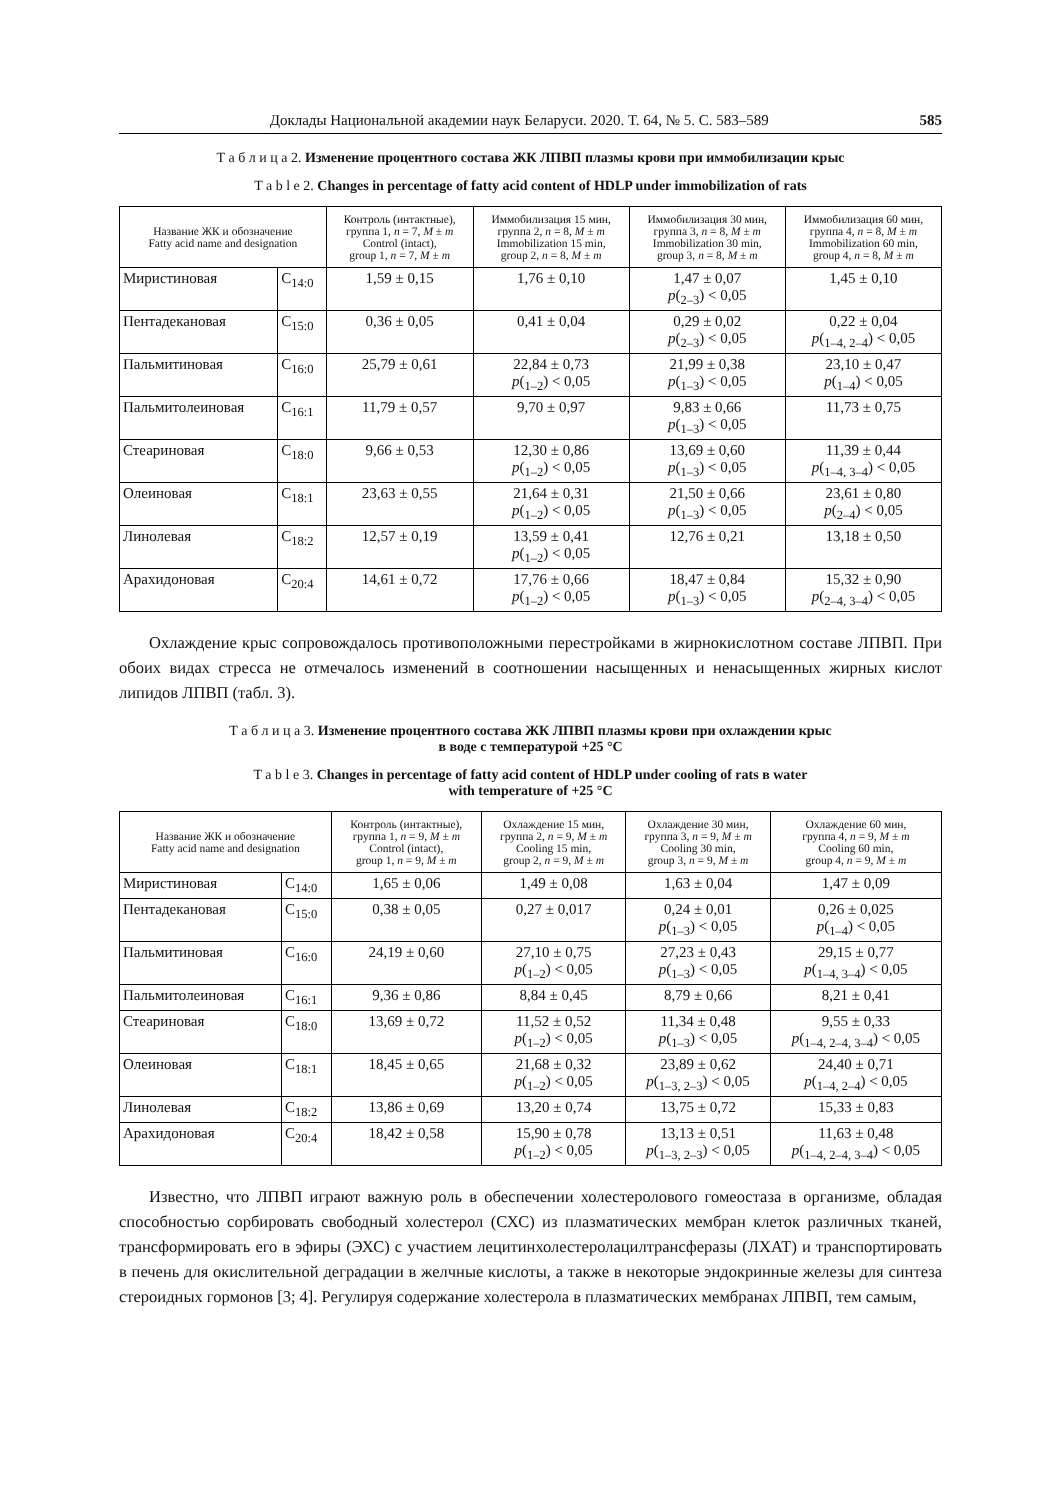Доклады Национальной академии наук Беларуси. 2020. Т. 64, № 5. С. 583–589 585
Т а б л и ц а 2. Изменение процентного состава ЖК ЛПВП плазмы крови при иммобилизации крыс
T a b l e 2. Changes in percentage of fatty acid content of HDLP under immobilization of rats
| Название ЖК и обозначение Fatty acid name and designation | | Контроль (интактные), группа 1, n = 7, M ± m Control (intact), group 1, n = 7, M ± m | Иммобилизация 15 мин, группа 2, n = 8, M ± m Immobilization 15 min, group 2, n = 8, M ± m | Иммобилизация 30 мин, группа 3, n = 8, M ± m Immobilization 30 min, group 3, n = 8, M ± m | Иммобилизация 60 мин, группа 4, n = 8, M ± m Immobilization 60 min, group 4, n = 8, M ± m |
| --- | --- | --- | --- | --- | --- |
| Миристиновая | C<sub>14:0</sub> | 1,59 ± 0,15 | 1,76 ± 0,10 | 1,47 ± 0,07 p (<sub>2–3</sub>) < 0,05 | 1,45 ± 0,10 |
| Пентадекановая | C<sub>15:0</sub> | 0,36 ± 0,05 | 0,41 ± 0,04 | 0,29 ± 0,02 p (<sub>2–3</sub>) < 0,05 | 0,22 ± 0,04 p (<sub>1–4, 2–4</sub>) < 0,05 |
| Пальмитиновая | C<sub>16:0</sub> | 25,79 ± 0,61 | 22,84 ± 0,73 p (<sub>1–2</sub>) < 0,05 | 21,99 ± 0,38 p (<sub>1–3</sub>) < 0,05 | 23,10 ± 0,47 p (<sub>1–4</sub>) < 0,05 |
| Пальмитолеиновая | C<sub>16:1</sub> | 11,79 ± 0,57 | 9,70 ± 0,97 | 9,83 ± 0,66 p (<sub>1–3</sub>) < 0,05 | 11,73 ± 0,75 |
| Стеариновая | C<sub>18:0</sub> | 9,66 ± 0,53 | 12,30 ± 0,86 p (<sub>1–2</sub>) < 0,05 | 13,69 ± 0,60 p (<sub>1–3</sub>) < 0,05 | 11,39 ± 0,44 p (<sub>1–4, 3–4</sub>) < 0,05 |
| Олеиновая | C<sub>18:1</sub> | 23,63 ± 0,55 | 21,64 ± 0,31 p (<sub>1–2</sub>) < 0,05 | 21,50 ± 0,66 p (<sub>1–3</sub>) < 0,05 | 23,61 ± 0,80 p (<sub>2–4</sub>) < 0,05 |
| Линолевая | C<sub>18:2</sub> | 12,57 ± 0,19 | 13,59 ± 0,41 p (<sub>1–2</sub>) < 0,05 | 12,76 ± 0,21 | 13,18 ± 0,50 |
| Арахидоновая | C<sub>20:4</sub> | 14,61 ± 0,72 | 17,76 ± 0,66 p (<sub>1–2</sub>) < 0,05 | 18,47 ± 0,84 p (<sub>1–3</sub>) < 0,05 | 15,32 ± 0,90 p (<sub>2–4, 3–4</sub>) < 0,05 |
Охлаждение крыс сопровождалось противоположными перестройками в жирнокислотном составе ЛПВП. При обоих видах стресса не отмечалось изменений в соотношении насыщенных и ненасыщенных жирных кислот липидов ЛПВП (табл. 3).
Т а б л и ц а 3. Изменение процентного состава ЖК ЛПВП плазмы крови при охлаждении крыс
в воде с температурой +25 °С
T a b l e 3. Changes in percentage of fatty acid content of HDLP under cooling of rats в water
with temperature of +25 °С
| Название ЖК и обозначение Fatty acid name and designation | | Контроль (интактные), группа 1, n = 9, M ± m Control (intact), group 1, n = 9, M ± m | Охлаждение 15 мин, группа 2, n = 9, M ± m Cooling 15 min, group 2, n = 9, M ± m | Охлаждение 30 мин, группа 3, n = 9, M ± m Cooling 30 min, group 3, n = 9, M ± m | Охлаждение 60 мин, группа 4, n = 9, M ± m Cooling 60 min, group 4, n = 9, M ± m |
| --- | --- | --- | --- | --- | --- |
| Миристиновая | C<sub>14:0</sub> | 1,65 ± 0,06 | 1,49 ± 0,08 | 1,63 ± 0,04 | 1,47 ± 0,09 |
| Пентадекановая | C<sub>15:0</sub> | 0,38 ± 0,05 | 0,27 ± 0,017 | 0,24 ± 0,01 p (<sub>1–3</sub>) < 0,05 | 0,26 ± 0,025 p (<sub>1–4</sub>) < 0,05 |
| Пальмитиновая | C<sub>16:0</sub> | 24,19 ± 0,60 | 27,10 ± 0,75 p (<sub>1–2</sub>) < 0,05 | 27,23 ± 0,43 p (<sub>1–3</sub>) < 0,05 | 29,15 ± 0,77 p (<sub>1–4, 3–4</sub>) < 0,05 |
| Пальмитолеиновая | C<sub>16:1</sub> | 9,36 ± 0,86 | 8,84 ± 0,45 | 8,79 ± 0,66 | 8,21 ± 0,41 |
| Стеариновая | C<sub>18:0</sub> | 13,69 ± 0,72 | 11,52 ± 0,52 p (<sub>1–2</sub>) < 0,05 | 11,34 ± 0,48 p (<sub>1–3</sub>) < 0,05 | 9,55 ± 0,33 p (<sub>1–4, 2–4, 3–4</sub>) < 0,05 |
| Олеиновая | C<sub>18:1</sub> | 18,45 ± 0,65 | 21,68 ± 0,32 p (<sub>1–2</sub>) < 0,05 | 23,89 ± 0,62 p (<sub>1–3, 2–3</sub>) < 0,05 | 24,40 ± 0,71 p (<sub>1–4, 2–4</sub>) < 0,05 |
| Линолевая | C<sub>18:2</sub> | 13,86 ± 0,69 | 13,20 ± 0,74 | 13,75 ± 0,72 | 15,33 ± 0,83 |
| Арахидоновая | C<sub>20:4</sub> | 18,42 ± 0,58 | 15,90 ± 0,78 p (<sub>1–2</sub>) < 0,05 | 13,13 ± 0,51 p (<sub>1–3, 2–3</sub>) < 0,05 | 11,63 ± 0,48 p (<sub>1–4, 2–4, 3–4</sub>) < 0,05 |
Известно, что ЛПВП играют важную роль в обеспечении холестеролового гомеостаза в организме, обладая способностью сорбировать свободный холестерол (СХС) из плазматических мембран клеток различных тканей, трансформировать его в эфиры (ЭХС) с участием лецитинхолестеролацилтрансферазы (ЛХАТ) и транспортировать в печень для окислительной деградации в желчные кислоты, а также в некоторые эндокринные железы для синтеза стероидных гормонов [3; 4]. Регулируя содержание холестерола в плазматических мембранах ЛПВП, тем самым,